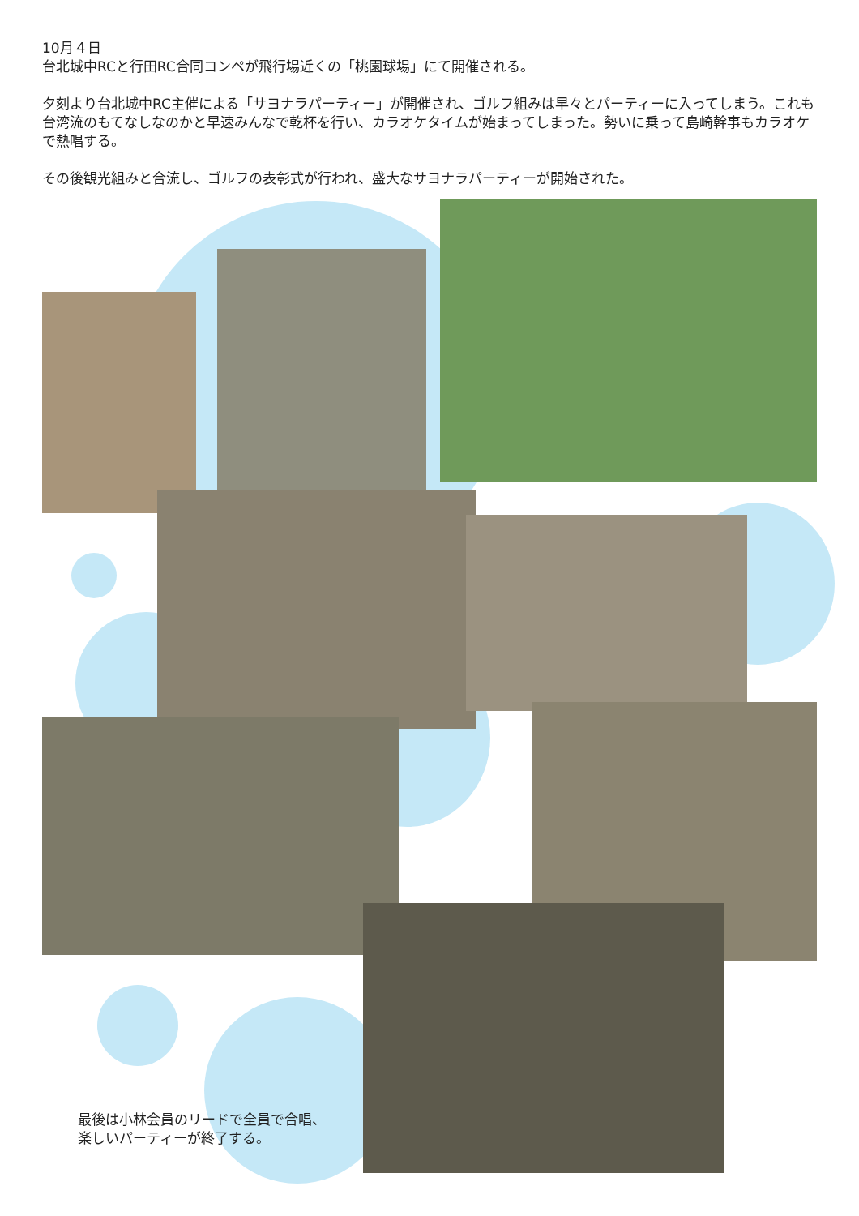10月４日
台北城中RCと行田RC合同コンペが飛行場近くの「桃園球場」にて開催される。
夕刻より台北城中RC主催による「サヨナラパーティー」が開催され、ゴルフ組みは早々とパーティーに入ってしまう。これも台湾流のもてなしなのかと早速みんなで乾杯を行い、カラオケタイムが始まってしまった。勢いに乗って島崎幹事もカラオケで熱唱する。
その後観光組みと合流し、ゴルフの表彰式が行われ、盛大なサヨナラパーティーが開始された。
最後は小林会員のリードで全員で合唱、
楽しいパーティーが終了する。